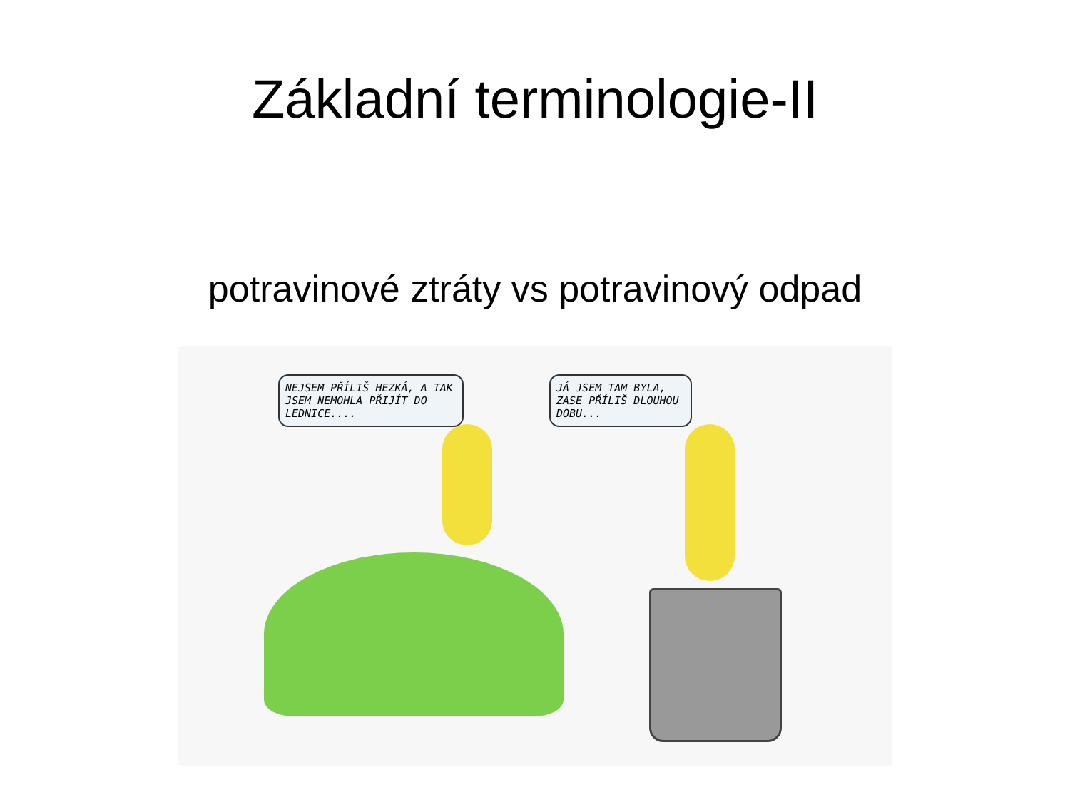Základní terminologie-II
potravinové ztráty vs potravinový odpad
NEJSEM PŘÍLIŠ HEZKÁ, A TAK JSEM NEMOHLA PŘIJÍT DO LEDNICE....
JÁ JSEM TAM BYLA, ZASE PŘÍLIŠ DLOUHOU DOBU...